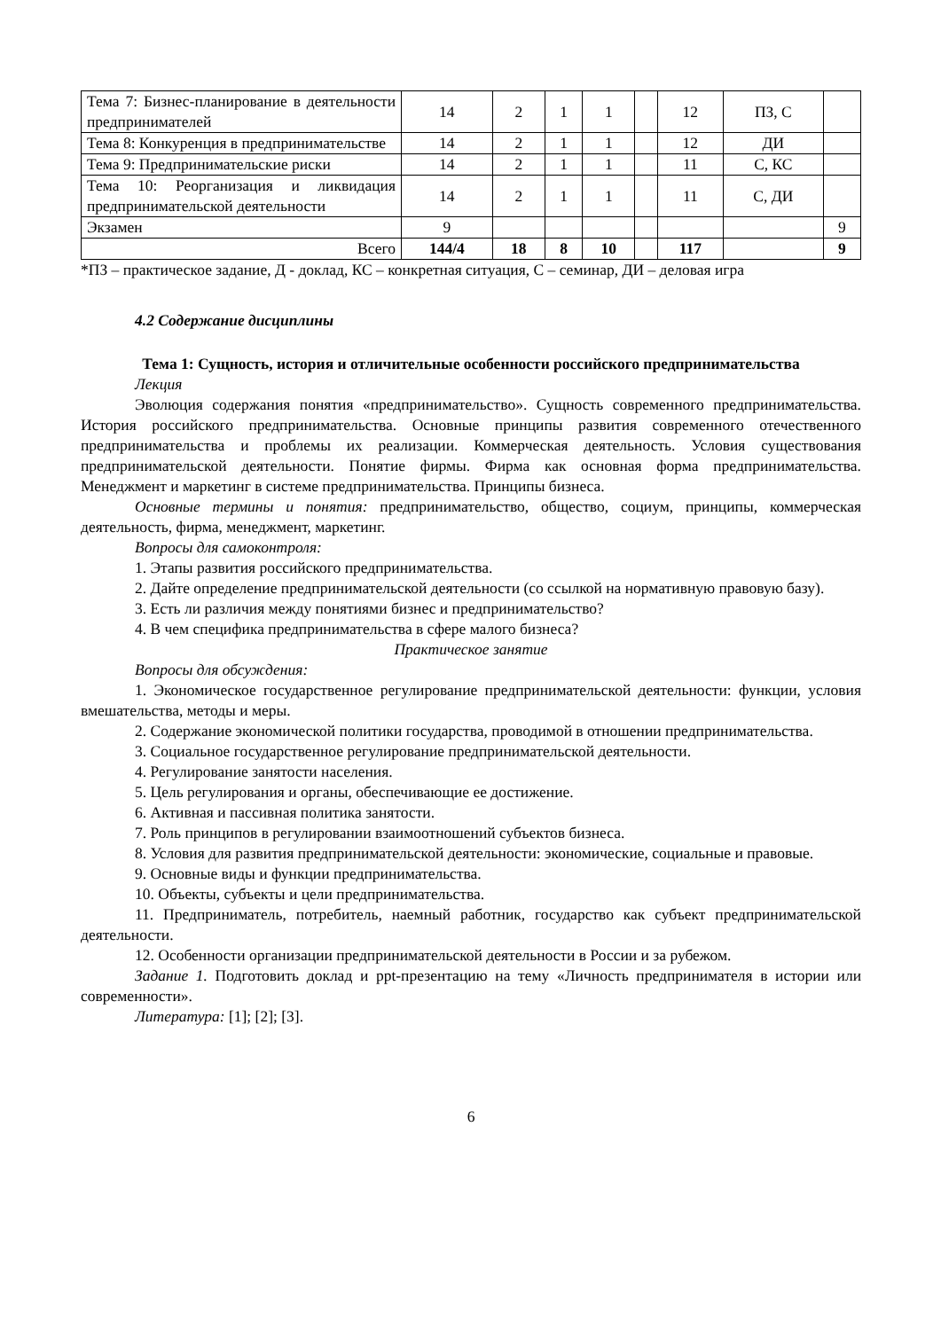| Тема 7: Бизнес-планирование в деятельности предпринимателей | 14 | 2 | 1 | 1 | | 12 | ПЗ, С | |
| Тема 8: Конкуренция в предпринимательстве | 14 | 2 | 1 | 1 | | 12 | ДИ | |
| Тема 9: Предпринимательские риски | 14 | 2 | 1 | 1 | | 11 | С, КС | |
| Тема 10: Реорганизация и ликвидация предпринимательской деятельности | 14 | 2 | 1 | 1 | | 11 | С, ДИ | |
| Экзамен | 9 | | | | | | | 9 |
| Всего | 144/4 | 18 | 8 | 10 | | 117 | | 9 |
*ПЗ – практическое задание, Д - доклад, КС – конкретная ситуация, С – семинар, ДИ – деловая игра
4.2 Содержание дисциплины
Тема 1: Сущность, история и отличительные особенности российского предпринимательства
Лекция
Эволюция содержания понятия «предпринимательство». Сущность современного предпринимательства. История российского предпринимательства. Основные принципы развития современного отечественного предпринимательства и проблемы их реализации. Коммерческая деятельность. Условия существования предпринимательской деятельности. Понятие фирмы. Фирма как основная форма предпринимательства. Менеджмент и маркетинг в системе предпринимательства. Принципы бизнеса.
Основные термины и понятия: предпринимательство, общество, социум, принципы, коммерческая деятельность, фирма, менеджмент, маркетинг.
Вопросы для самоконтроля:
1. Этапы развития российского предпринимательства.
2. Дайте определение предпринимательской деятельности (со ссылкой на нормативную правовую базу).
3. Есть ли различия между понятиями бизнес и предпринимательство?
4. В чем специфика предпринимательства в сфере малого бизнеса?
Практическое занятие
Вопросы для обсуждения:
1. Экономическое государственное регулирование предпринимательской деятельности: функции, условия вмешательства, методы и меры.
2. Содержание экономической политики государства, проводимой в отношении предпринимательства.
3. Социальное государственное регулирование предпринимательской деятельности.
4. Регулирование занятости населения.
5. Цель регулирования и органы, обеспечивающие ее достижение.
6. Активная и пассивная политика занятости.
7. Роль принципов в регулировании взаимоотношений субъектов бизнеса.
8. Условия для развития предпринимательской деятельности: экономические, социальные и правовые.
9. Основные виды и функции предпринимательства.
10. Объекты, субъекты и цели предпринимательства.
11. Предприниматель, потребитель, наемный работник, государство как субъект предпринимательской деятельности.
12. Особенности организации предпринимательской деятельности в России и за рубежом.
Задание 1. Подготовить доклад и ppt-презентацию на тему «Личность предпринимателя в истории или современности».
Литература: [1]; [2]; [3].
6